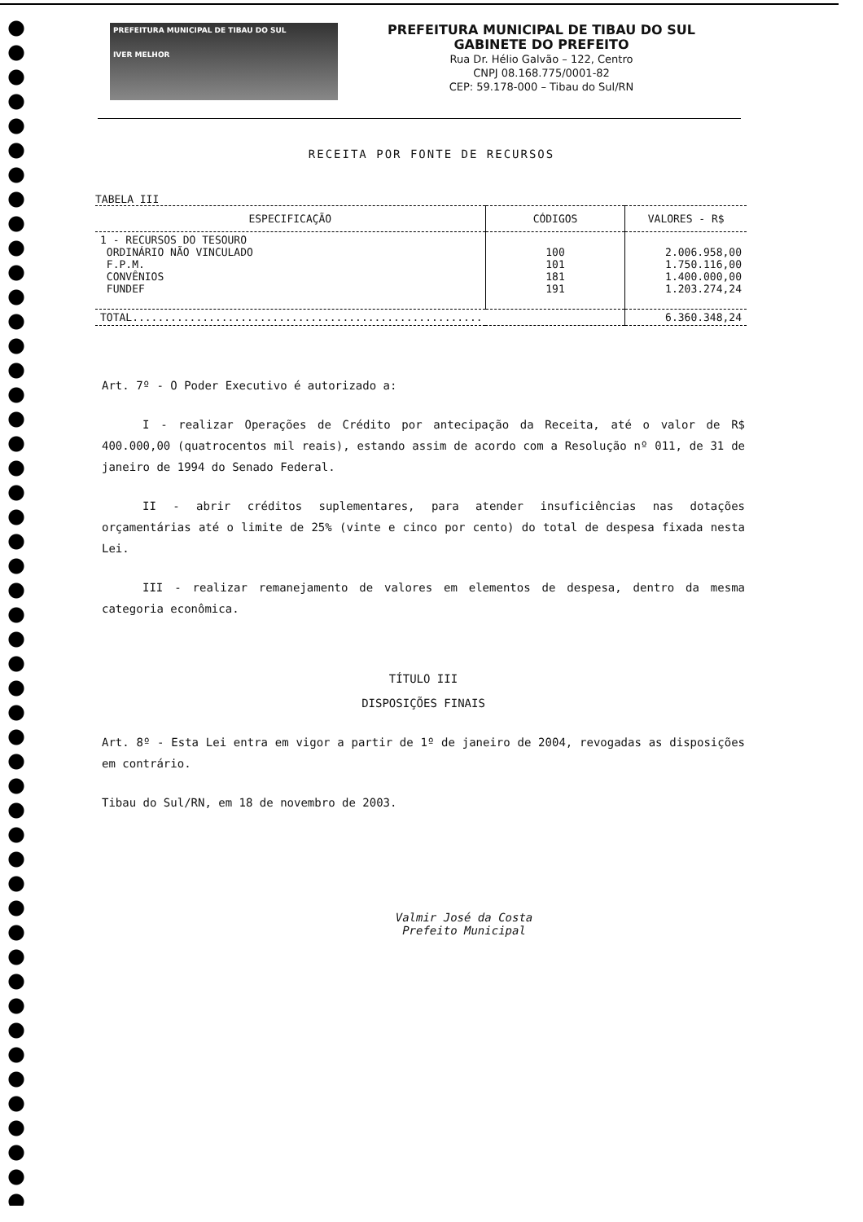PREFEITURA MUNICIPAL DE TIBAU DO SUL
IVER MELHOR
PREFEITURA MUNICIPAL DE TIBAU DO SUL
GABINETE DO PREFEITO
Rua Dr. Hélio Galvão – 122, Centro
CNPJ 08.168.775/0001-82
CEP: 59.178-000 – Tibau do Sul/RN
RECEITA POR FONTE DE RECURSOS
TABELA III
| ESPECIFICAÇÃO | CÓDIGOS | VALORES - R$ |
| --- | --- | --- |
| 1 - RECURSOS DO TESOURO ORDINÁRIO NÃO VINCULADO F.P.M. CONVÊNIOS FUNDEF | 100 101 181 191 | 2.006.958,00 1.750.116,00 1.400.000,00 1.203.274,24 |
| TOTAL....................................................... | | 6.360.348,24 |
Art. 7º - O Poder Executivo é autorizado a:
I - realizar Operações de Crédito por antecipação da Receita, até o valor de R$ 400.000,00 (quatrocentos mil reais), estando assim de acordo com a Resolução nº 011, de 31 de janeiro de 1994 do Senado Federal.
II - abrir créditos suplementares, para atender insuficiências nas dotações orçamentárias até o limite de 25% (vinte e cinco por cento) do total de despesa fixada nesta Lei.
III - realizar remanejamento de valores em elementos de despesa, dentro da mesma categoria econômica.
TÍTULO III
DISPOSIÇÕES FINAIS
Art. 8º - Esta Lei entra em vigor a partir de 1º de janeiro de 2004, revogadas as disposições em contrário.
Tibau do Sul/RN, em 18 de novembro de 2003.
Valmir José da Costa
Prefeito Municipal